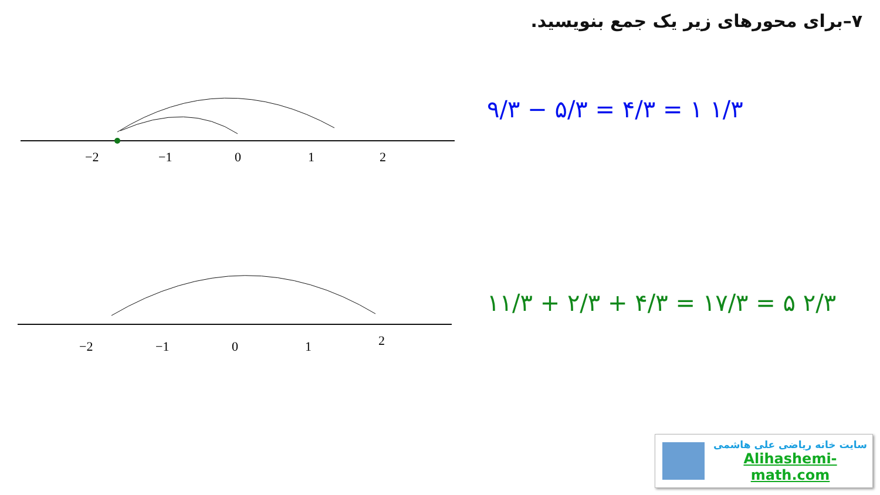۷–برای محورهای زیر یک جمع بنویسید.
−2
−1
0
1
2
۹/۳ − ۵/۳ = ۴/۳ = ۱ ۱/۳
−2
−1
0
1
2
۱۱/۳ + ۲/۳ + ۴/۳ = ۱۷/۳ = ۵ ۲/۳
سایت خانه ریاضی علی هاشمی
Alihashemi-math.com